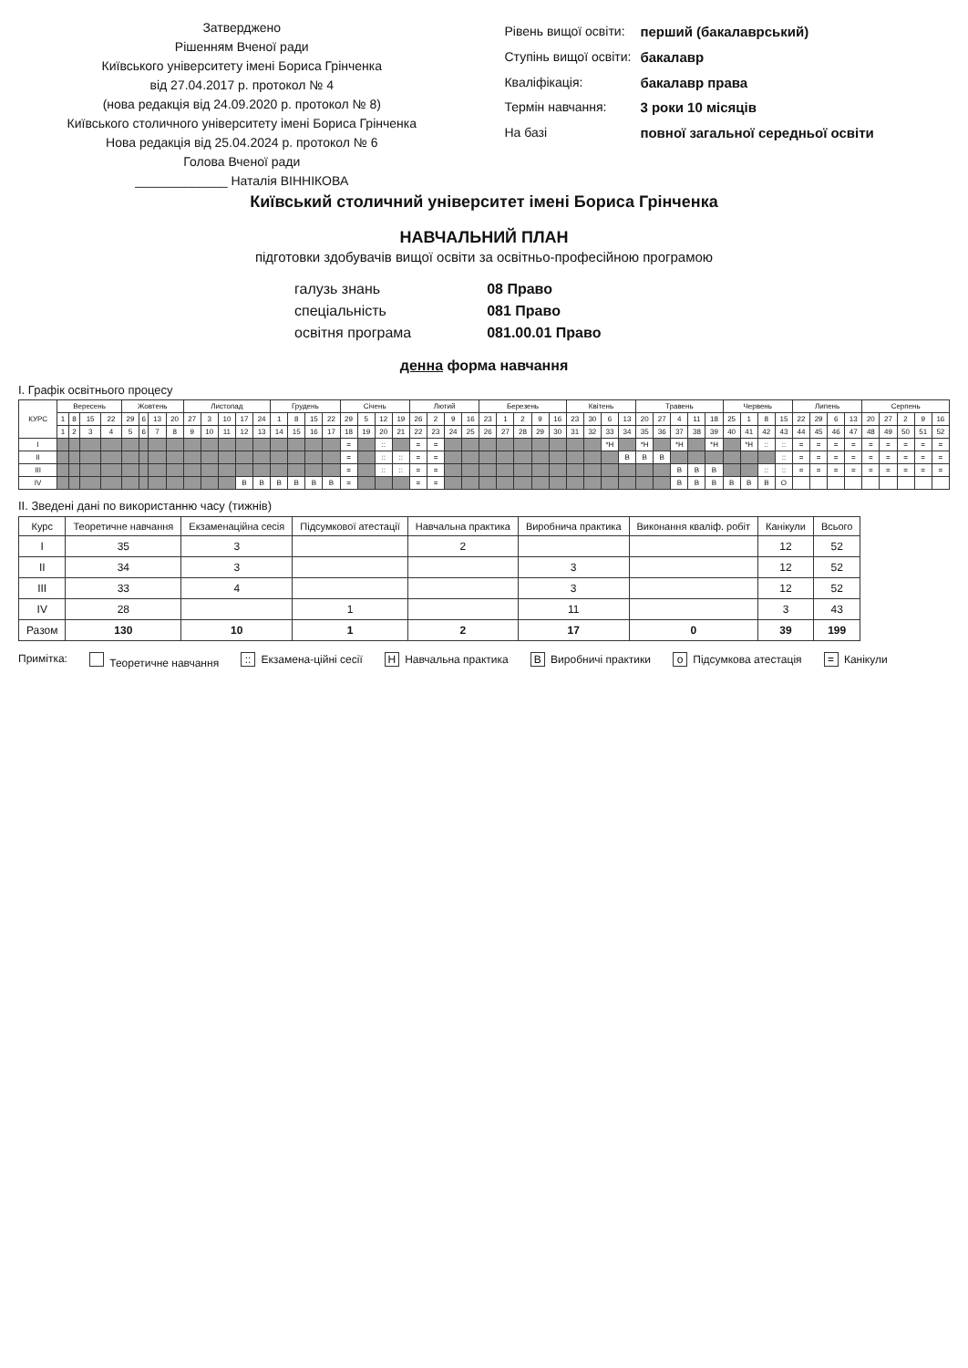Затверджено
Рішенням Вченої ради
Київського університету імені Бориса Грінченка
від 27.04.2017 р. протокол № 4
(нова редакція від 24.09.2020 р. протокол № 8)
Київського столичного університету імені Бориса Грінченка
Нова редакція від 25.04.2024 р. протокол № 6
Голова Вченої ради
_____________ Наталія ВІННІКОВА
| Рівень вищої освіти: | перший (бакалаврський) |
| Ступінь вищої освіти: | бакалавр |
| Кваліфікація: | бакалавр права |
| Термін навчання: | 3 роки 10 місяців |
| На базі | повної загальної середньої освіти |
Київський столичний університет імені Бориса Грінченка
НАВЧАЛЬНИЙ ПЛАН
підготовки здобувачів вищої освіти за освітньо-професійною програмою
| галузь знань | 08 Право |
| спеціальність | 081 Право |
| освітня програма | 081.00.01 Право |
денна форма навчання
І. Графік освітнього процесу
| КУРС | Вересень | | | | Жовтень | | | | Листопад | | | | | Грудень | | | | Січень | | | | Лютий | | | | Березень | | | | | Квітень | | | | Травень | | | | | Червень | | | | Липень | | | | Серпень | | | | |
| --- | --- | --- | --- | --- | --- | --- | --- | --- | --- | --- | --- | --- | --- | --- | --- | --- | --- | --- | --- | --- | --- | --- | --- | --- | --- | --- | --- | --- | --- | --- | --- | --- | --- | --- | --- | --- | --- | --- | --- | --- | --- | --- | --- | --- | --- | --- | --- | --- | --- | --- | --- | --- |
| | 1 | 8 | 15 | 22 | 29 | 6 | 13 | 20 | 27 | 3 | 10 | 17 | 24 | 1 | 8 | 15 | 22 | 29 | 5 | 12 | 19 | 26 | 2 | 9 | 16 | 23 | 1 | 2 | 9 | 16 | 23 | 30 | 6 | 13 | 20 | 27 | 4 | 11 | 18 | 25 | 1 | 8 | 15 | 22 | 29 | 6 | 13 | 20 | 27 | 2 | 9 | 16 |
| | 1 | 2 | 3 | 4 | 5 | 6 | 7 | 8 | 9 | 10 | 11 | 12 | 13 | 14 | 15 | 16 | 17 | 18 | 19 | 20 | 21 | 22 | 23 | 24 | 25 | 26 | 27 | 28 | 29 | 30 | 31 | 32 | 33 | 34 | 35 | 36 | 37 | 38 | 39 | 40 | 41 | 42 | 43 | 44 | 45 | 46 | 47 | 48 | 49 | 50 | 51 | 52 |
| I | | | | | | | | | | | | | | | | | | = | | :: | | = | = | | | | | | | | | | *Н | | *Н | | *Н | | *Н | | *Н | :: | :: | = | = | = | = | = | = | = | = | = |
| II | | | | | | | | | | | | | | | | | | = | | :: | :: | = | = | | | | | | | | | | | В | В | В | | | | | | | :: | = | = | = | = | = | = | = | = | = |
| III | | | | | | | | | | | | | | | | | | = | | :: | :: | = | = | | | | | | | | | | | | | | В | В | В | | | :: | :: | = | = | = | = | = | = | = | = | = |
| IV | | | | | | | | | | | | В | В | В | В | В | В | = | | | | = | = | | | | | | | | | | | | | | В | В | В | В | В | В | О | | | | | | | | | |
ІІ. Зведені дані по використанню часу (тижнів)
| Курс | Теоретичне навчання | Екзаменаційна сесія | Підсумкової атестації | Навчальна практика | Виробнича практика | Виконання кваліф. робіт | Канікули | Всього |
| --- | --- | --- | --- | --- | --- | --- | --- | --- |
| I | 35 | 3 | | 2 | | | 12 | 52 |
| II | 34 | 3 | | | 3 | | 12 | 52 |
| III | 33 | 4 | | | 3 | | 12 | 52 |
| IV | 28 | | 1 | | 11 | | 3 | 43 |
| Разом | 130 | 10 | 1 | 2 | 17 | 0 | 39 | 199 |
Примітка: Теоретичне навчання :: Екзамена-ційні сесії Н Навчальна практика В Виробничі практики о Підсумкова атестація = Канікули